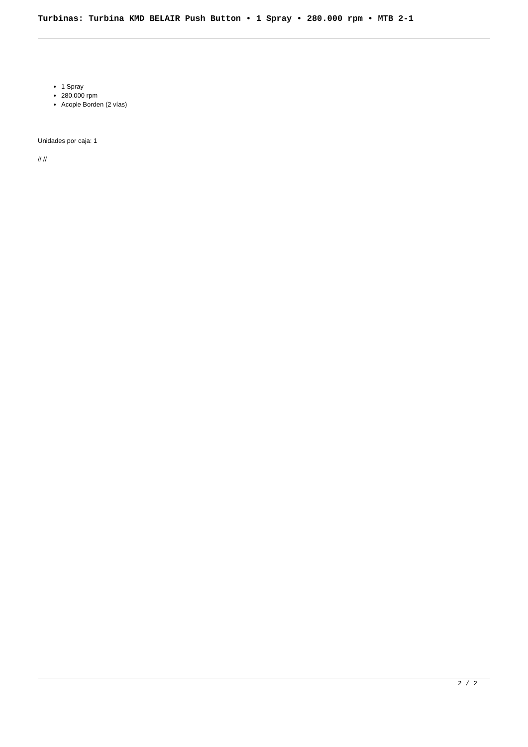Turbinas: Turbina KMD BELAIR Push Button • 1 Spray • 280.000 rpm • MTB 2-1
1 Spray
280.000 rpm
Acople Borden (2 vías)
Unidades por caja: 1
// //
2 / 2